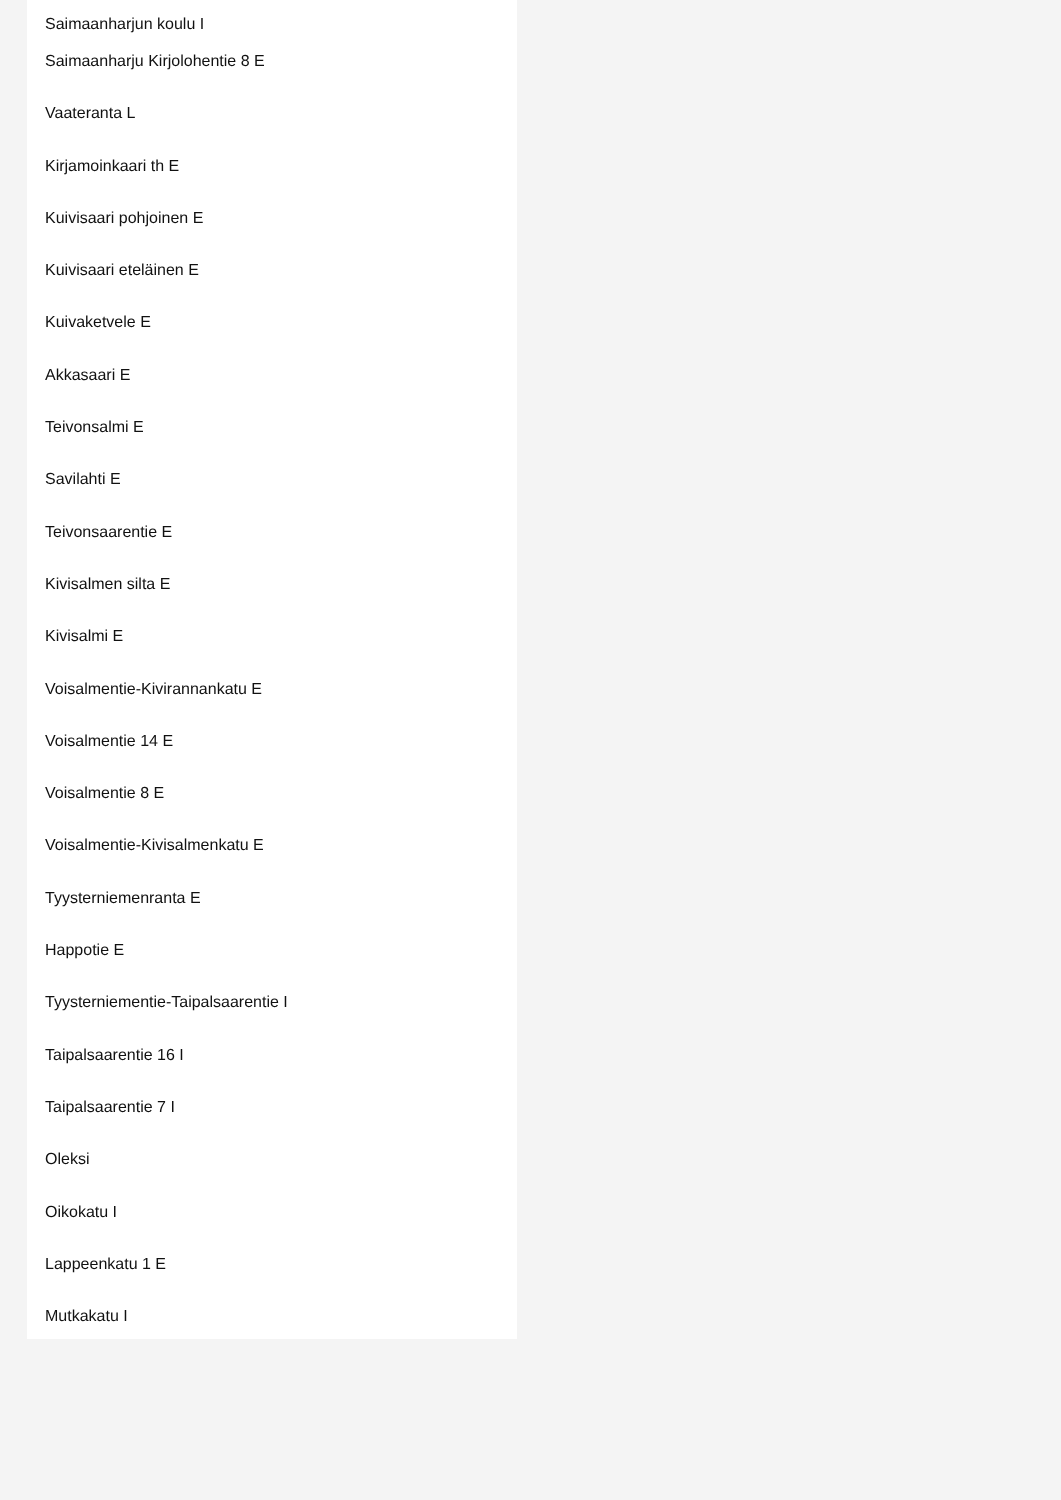Saimaanharjun koulu I
Saimaanharju Kirjolohentie 8 E
Vaateranta L
Kirjamoinkaari th E
Kuivisaari pohjoinen E
Kuivisaari eteläinen E
Kuivaketvele E
Akkasaari E
Teivonsalmi E
Savilahti E
Teivonsaarentie E
Kivisalmen silta E
Kivisalmi E
Voisalmentie-Kivirannankatu E
Voisalmentie 14 E
Voisalmentie 8 E
Voisalmentie-Kivisalmenkatu E
Tyysterniemenranta E
Happotie E
Tyysterniementie-Taipalsaarentie I
Taipalsaarentie 16 I
Taipalsaarentie 7 I
Oleksi
Oikokatu I
Lappeenkatu 1 E
Mutkakatu I